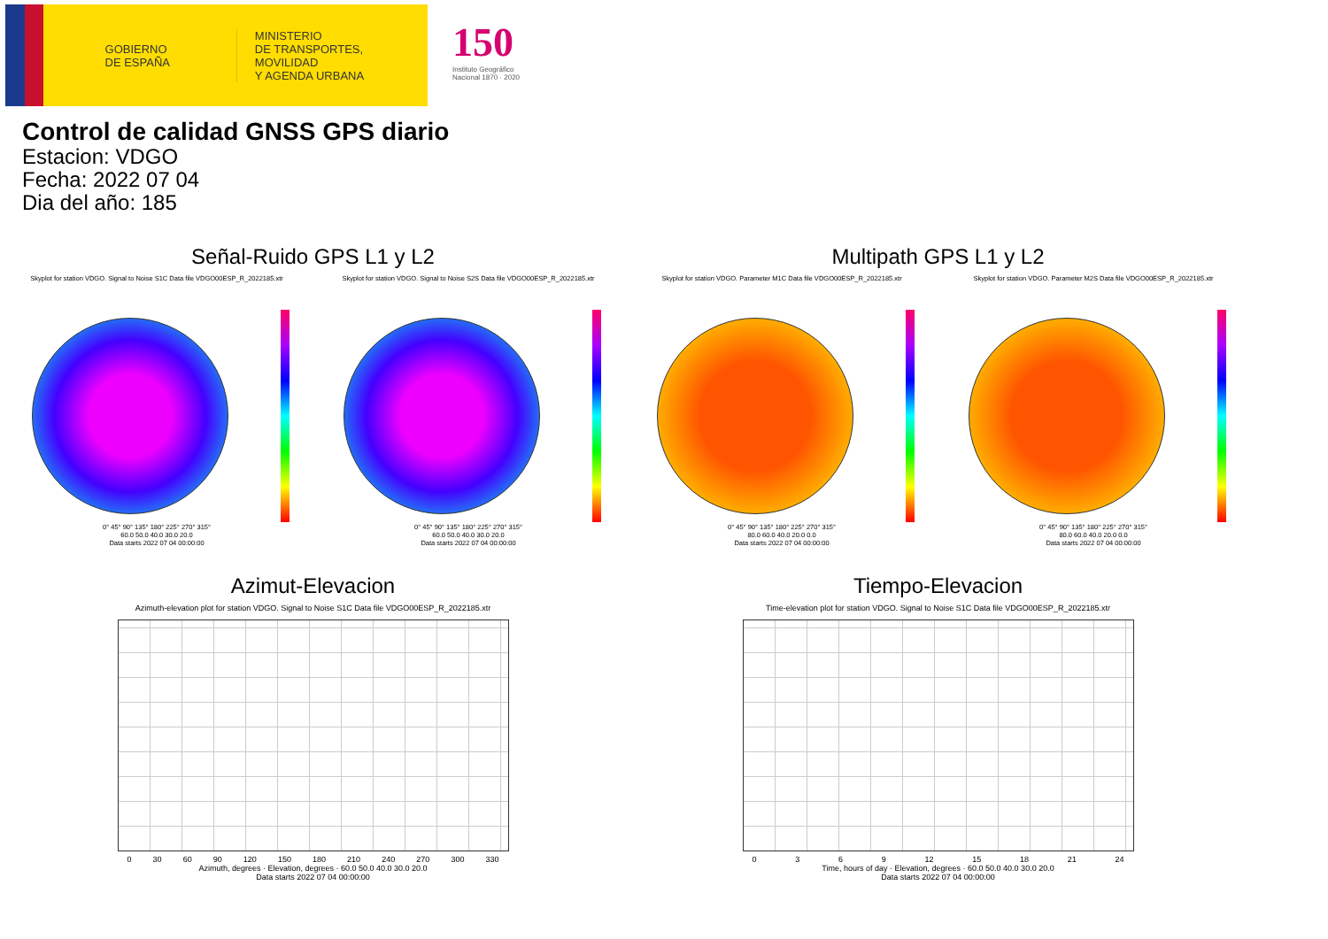GOBIERNO
DE ESPAÑA
MINISTERIO
DE TRANSPORTES, MOVILIDAD
Y AGENDA URBANA
150
Instituto Geográfico Nacional 1870 · 2020
Control de calidad GNSS GPS diario
Estacion: VDGO
Fecha: 2022 07 04
Dia del año: 185
Señal-Ruido GPS L1 y L2
Skyplot for station VDGO. Signal to Noise S1C Data file VDGO00ESP_R_2022185.xtr
0° 45° 90° 135° 180° 225° 270° 315°
60.0 50.0 40.0 30.0 20.0
Data starts 2022 07 04 00:00:00
Skyplot for station VDGO. Signal to Noise S2S Data file VDGO00ESP_R_2022185.xtr
0° 45° 90° 135° 180° 225° 270° 315°
60.0 50.0 40.0 30.0 20.0
Data starts 2022 07 04 00:00:00
Multipath GPS L1 y L2
Skyplot for station VDGO. Parameter M1C Data file VDGO00ESP_R_2022185.xtr
0° 45° 90° 135° 180° 225° 270° 315°
80.0 60.0 40.0 20.0 0.0
Data starts 2022 07 04 00:00:00
Skyplot for station VDGO. Parameter M2S Data file VDGO00ESP_R_2022185.xtr
0° 45° 90° 135° 180° 225° 270° 315°
80.0 60.0 40.0 20.0 0.0
Data starts 2022 07 04 00:00:00
Azimut-Elevacion
Azimuth-elevation plot for station VDGO. Signal to Noise S1C Data file VDGO00ESP_R_2022185.xtr
0 30 60 90 120 150 180 210 240 270 300 330
Azimuth, degrees · Elevation, degrees · 60.0 50.0 40.0 30.0 20.0
Data starts 2022 07 04 00:00:00
Tiempo-Elevacion
Time-elevation plot for station VDGO. Signal to Noise S1C Data file VDGO00ESP_R_2022185.xtr
0369 12 15 18 21 24
Time, hours of day · Elevation, degrees · 60.0 50.0 40.0 30.0 20.0
Data starts 2022 07 04 00:00:00